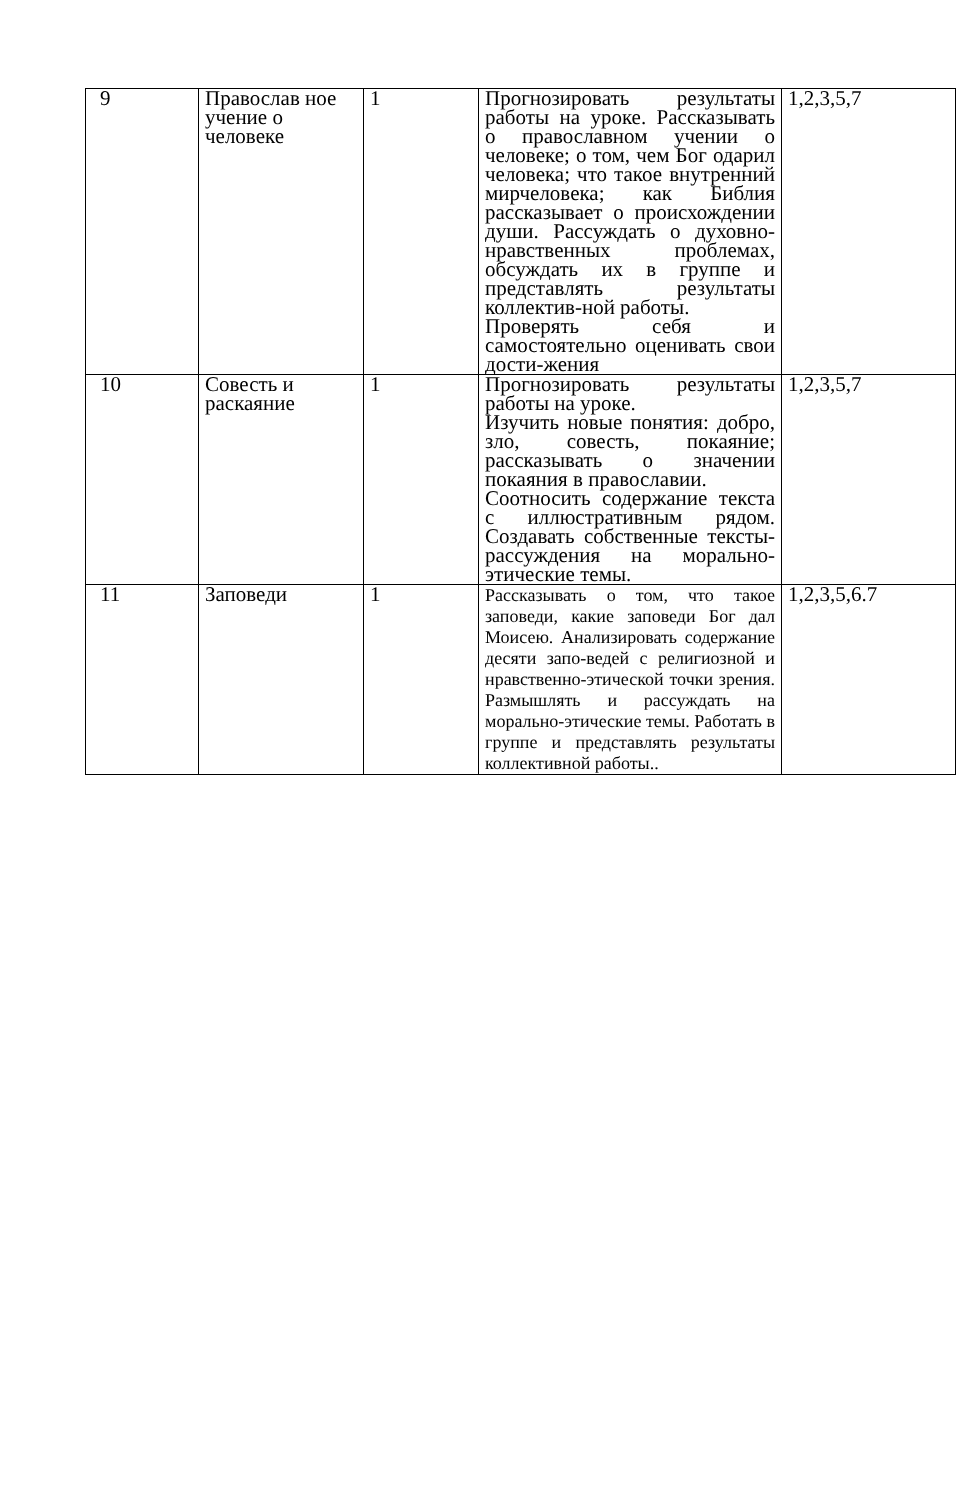| 9 | Православ ное учение о человеке | 1 | Прогнозировать результаты работы на уроке. Рассказывать о православном учении о человеке; о том, чем Бог одарил человека; что такое внутренний мирчеловека; как Библия рассказывает о происхождении души. Рассуждать о духовно-нравственных проблемах, обсуждать их в группе и представлять результаты коллектив-ной работы. Проверять себя и самостоятельно оценивать свои дости-жения | 1,2,3,5,7 |
| 10 | Совесть и раскаяние | 1 | Прогнозировать результаты работы на уроке. Изучить новые понятия: добро, зло, совесть, покаяние; рассказывать о значении покаяния в православии. Соотносить содержание текста с иллюстративным рядом. Создавать собственные тексты-рассуждения на морально- этические темы. | 1,2,3,5,7 |
| 11 | Заповеди | 1 | Рассказывать о том, что такое заповеди, какие заповеди Бог дал Моисею. Анализировать содержание десяти запо-ведей с религиозной и нравственно-этической точки зрения. Размышлять и рассуждать на морально-этические темы. Работать в группе и представлять результаты коллективной работы.. | 1,2,3,5,6.7 |